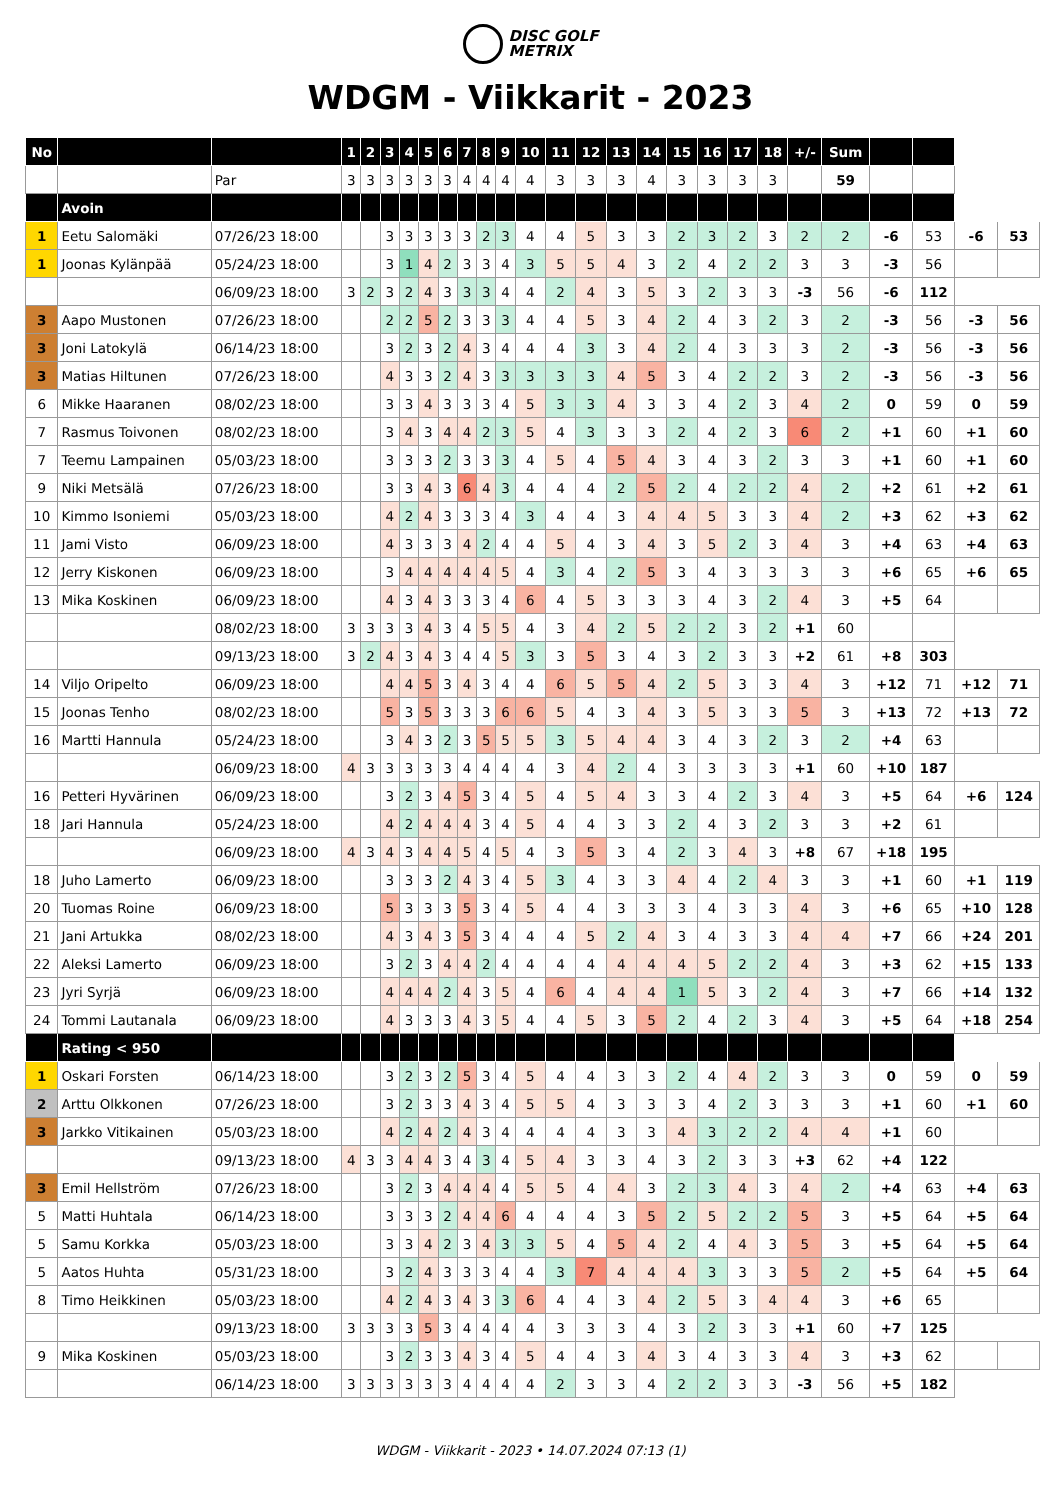DISC GOLF
METRIX
WDGM - Viikkarit - 2023
| No | | | 1 | 2 | 3 | 4 | 5 | 6 | 7 | 8 | 9 | 10 | 11 | 12 | 13 | 14 | 15 | 16 | 17 | 18 | +/- | Sum | | | | |
| | | Par | 3 | 3 | 3 | 3 | 3 | 3 | 4 | 4 | 4 | 4 | 3 | 3 | 3 | 4 | 3 | 3 | 3 | 3 | | 59 | | | | |
| | Avoin | | | | | | | | | | | | | | | | | | | | | | | | | |
| 1 | Eetu Salomäki | 07/26/23 18:00 | | | 3 | 3 | 3 | 3 | 3 | 2 | 3 | 4 | 4 | 5 | 3 | 3 | 2 | 3 | 2 | 3 | 2 | 2 | -6 | 53 | -6 | 53 |
| 1 | Joonas Kylänpää | 05/24/23 18:00 | | | 3 | 1 | 4 | 2 | 3 | 3 | 4 | 3 | 5 | 5 | 4 | 3 | 2 | 4 | 2 | 2 | 3 | 3 | -3 | 56 | | |
| | | 06/09/23 18:00 | 3 | 2 | 3 | 2 | 4 | 3 | 3 | 3 | 4 | 4 | 2 | 4 | 3 | 5 | 3 | 2 | 3 | 3 | -3 | 56 | -6 | 112 | | |
| 3 | Aapo Mustonen | 07/26/23 18:00 | | | 2 | 2 | 5 | 2 | 3 | 3 | 3 | 4 | 4 | 5 | 3 | 4 | 2 | 4 | 3 | 2 | 3 | 2 | -3 | 56 | -3 | 56 |
| 3 | Joni Latokylä | 06/14/23 18:00 | | | 3 | 2 | 3 | 2 | 4 | 3 | 4 | 4 | 4 | 3 | 3 | 4 | 2 | 4 | 3 | 3 | 3 | 2 | -3 | 56 | -3 | 56 |
| 3 | Matias Hiltunen | 07/26/23 18:00 | | | 4 | 3 | 3 | 2 | 4 | 3 | 3 | 3 | 3 | 3 | 4 | 5 | 3 | 4 | 2 | 2 | 3 | 2 | -3 | 56 | -3 | 56 |
| 6 | Mikke Haaranen | 08/02/23 18:00 | | | 3 | 3 | 4 | 3 | 3 | 3 | 4 | 5 | 3 | 3 | 4 | 3 | 3 | 4 | 2 | 3 | 4 | 2 | 0 | 59 | 0 | 59 |
| 7 | Rasmus Toivonen | 08/02/23 18:00 | | | 3 | 4 | 3 | 4 | 4 | 2 | 3 | 5 | 4 | 3 | 3 | 3 | 2 | 4 | 2 | 3 | 6 | 2 | +1 | 60 | +1 | 60 |
| 7 | Teemu Lampainen | 05/03/23 18:00 | | | 3 | 3 | 3 | 2 | 3 | 3 | 3 | 4 | 5 | 4 | 5 | 4 | 3 | 4 | 3 | 2 | 3 | 3 | +1 | 60 | +1 | 60 |
| 9 | Niki Metsälä | 07/26/23 18:00 | | | 3 | 3 | 4 | 3 | 6 | 4 | 3 | 4 | 4 | 4 | 2 | 5 | 2 | 4 | 2 | 2 | 4 | 2 | +2 | 61 | +2 | 61 |
| 10 | Kimmo Isoniemi | 05/03/23 18:00 | | | 4 | 2 | 4 | 3 | 3 | 3 | 4 | 3 | 4 | 4 | 3 | 4 | 4 | 5 | 3 | 3 | 4 | 2 | +3 | 62 | +3 | 62 |
| 11 | Jami Visto | 06/09/23 18:00 | | | 4 | 3 | 3 | 3 | 4 | 2 | 4 | 4 | 5 | 4 | 3 | 4 | 3 | 5 | 2 | 3 | 4 | 3 | +4 | 63 | +4 | 63 |
| 12 | Jerry Kiskonen | 06/09/23 18:00 | | | 3 | 4 | 4 | 4 | 4 | 4 | 5 | 4 | 3 | 4 | 2 | 5 | 3 | 4 | 3 | 3 | 3 | 3 | +6 | 65 | +6 | 65 |
| 13 | Mika Koskinen | 06/09/23 18:00 | | | 4 | 3 | 4 | 3 | 3 | 3 | 4 | 6 | 4 | 5 | 3 | 3 | 3 | 4 | 3 | 2 | 4 | 3 | +5 | 64 | | |
| | | 08/02/23 18:00 | 3 | 3 | 3 | 3 | 4 | 3 | 4 | 5 | 5 | 4 | 3 | 4 | 2 | 5 | 2 | 2 | 3 | 2 | +1 | 60 | | | | |
| | | 09/13/23 18:00 | 3 | 2 | 4 | 3 | 4 | 3 | 4 | 4 | 5 | 3 | 3 | 5 | 3 | 4 | 3 | 2 | 3 | 3 | +2 | 61 | +8 | 303 | | |
| 14 | Viljo Oripelto | 06/09/23 18:00 | | | 4 | 4 | 5 | 3 | 4 | 3 | 4 | 4 | 6 | 5 | 5 | 4 | 2 | 5 | 3 | 3 | 4 | 3 | +12 | 71 | +12 | 71 |
| 15 | Joonas Tenho | 08/02/23 18:00 | | | 5 | 3 | 5 | 3 | 3 | 3 | 6 | 6 | 5 | 4 | 3 | 4 | 3 | 5 | 3 | 3 | 5 | 3 | +13 | 72 | +13 | 72 |
| 16 | Martti Hannula | 05/24/23 18:00 | | | 3 | 4 | 3 | 2 | 3 | 5 | 5 | 5 | 3 | 5 | 4 | 4 | 3 | 4 | 3 | 2 | 3 | 2 | +4 | 63 | | |
| | | 06/09/23 18:00 | 4 | 3 | 3 | 3 | 3 | 3 | 4 | 4 | 4 | 4 | 3 | 4 | 2 | 4 | 3 | 3 | 3 | 3 | +1 | 60 | +10 | 187 | | |
| 16 | Petteri Hyvärinen | 06/09/23 18:00 | | | 3 | 2 | 3 | 4 | 5 | 3 | 4 | 5 | 4 | 5 | 4 | 3 | 3 | 4 | 2 | 3 | 4 | 3 | +5 | 64 | +6 | 124 |
| 18 | Jari Hannula | 05/24/23 18:00 | | | 4 | 2 | 4 | 4 | 4 | 3 | 4 | 5 | 4 | 4 | 3 | 3 | 2 | 4 | 3 | 2 | 3 | 3 | +2 | 61 | | |
| | | 06/09/23 18:00 | 4 | 3 | 4 | 3 | 4 | 4 | 5 | 4 | 5 | 4 | 3 | 5 | 3 | 4 | 2 | 3 | 4 | 3 | +8 | 67 | +18 | 195 | | |
| 18 | Juho Lamerto | 06/09/23 18:00 | | | 3 | 3 | 3 | 2 | 4 | 3 | 4 | 5 | 3 | 4 | 3 | 3 | 4 | 4 | 2 | 4 | 3 | 3 | +1 | 60 | +1 | 119 |
| 20 | Tuomas Roine | 06/09/23 18:00 | | | 5 | 3 | 3 | 3 | 5 | 3 | 4 | 5 | 4 | 4 | 3 | 3 | 3 | 4 | 3 | 3 | 4 | 3 | +6 | 65 | +10 | 128 |
| 21 | Jani Artukka | 08/02/23 18:00 | | | 4 | 3 | 4 | 3 | 5 | 3 | 4 | 4 | 4 | 5 | 2 | 4 | 3 | 4 | 3 | 3 | 4 | 4 | +7 | 66 | +24 | 201 |
| 22 | Aleksi Lamerto | 06/09/23 18:00 | | | 3 | 2 | 3 | 4 | 4 | 2 | 4 | 4 | 4 | 4 | 4 | 4 | 4 | 5 | 2 | 2 | 4 | 3 | +3 | 62 | +15 | 133 |
| 23 | Jyri Syrjä | 06/09/23 18:00 | | | 4 | 4 | 4 | 2 | 4 | 3 | 5 | 4 | 6 | 4 | 4 | 4 | 1 | 5 | 3 | 2 | 4 | 3 | +7 | 66 | +14 | 132 |
| 24 | Tommi Lautanala | 06/09/23 18:00 | | | 4 | 3 | 3 | 3 | 4 | 3 | 5 | 4 | 4 | 5 | 3 | 5 | 2 | 4 | 2 | 3 | 4 | 3 | +5 | 64 | +18 | 254 |
| | Rating < 950 | | | | | | | | | | | | | | | | | | | | | | | | | |
| 1 | Oskari Forsten | 06/14/23 18:00 | | | 3 | 2 | 3 | 2 | 5 | 3 | 4 | 5 | 4 | 4 | 3 | 3 | 2 | 4 | 4 | 2 | 3 | 3 | 0 | 59 | 0 | 59 |
| 2 | Arttu Olkkonen | 07/26/23 18:00 | | | 3 | 2 | 3 | 3 | 4 | 3 | 4 | 5 | 5 | 4 | 3 | 3 | 3 | 4 | 2 | 3 | 3 | 3 | +1 | 60 | +1 | 60 |
| 3 | Jarkko Vitikainen | 05/03/23 18:00 | | | 4 | 2 | 4 | 2 | 4 | 3 | 4 | 4 | 4 | 4 | 3 | 3 | 4 | 3 | 2 | 2 | 4 | 4 | +1 | 60 | | |
| | | 09/13/23 18:00 | 4 | 3 | 3 | 4 | 4 | 3 | 4 | 3 | 4 | 5 | 4 | 3 | 3 | 4 | 3 | 2 | 3 | 3 | +3 | 62 | +4 | 122 | | |
| 3 | Emil Hellström | 07/26/23 18:00 | | | 3 | 2 | 3 | 4 | 4 | 4 | 4 | 5 | 5 | 4 | 4 | 3 | 2 | 3 | 4 | 3 | 4 | 2 | +4 | 63 | +4 | 63 |
| 5 | Matti Huhtala | 06/14/23 18:00 | | | 3 | 3 | 3 | 2 | 4 | 4 | 6 | 4 | 4 | 4 | 3 | 5 | 2 | 5 | 2 | 2 | 5 | 3 | +5 | 64 | +5 | 64 |
| 5 | Samu Korkka | 05/03/23 18:00 | | | 3 | 3 | 4 | 2 | 3 | 4 | 3 | 3 | 5 | 4 | 5 | 4 | 2 | 4 | 4 | 3 | 5 | 3 | +5 | 64 | +5 | 64 |
| 5 | Aatos Huhta | 05/31/23 18:00 | | | 3 | 2 | 4 | 3 | 3 | 3 | 4 | 4 | 3 | 7 | 4 | 4 | 4 | 3 | 3 | 3 | 5 | 2 | +5 | 64 | +5 | 64 |
| 8 | Timo Heikkinen | 05/03/23 18:00 | | | 4 | 2 | 4 | 3 | 4 | 3 | 3 | 6 | 4 | 4 | 3 | 4 | 2 | 5 | 3 | 4 | 4 | 3 | +6 | 65 | | |
| | | 09/13/23 18:00 | 3 | 3 | 3 | 3 | 5 | 3 | 4 | 4 | 4 | 4 | 3 | 3 | 3 | 4 | 3 | 2 | 3 | 3 | +1 | 60 | +7 | 125 | | |
| 9 | Mika Koskinen | 05/03/23 18:00 | | | 3 | 2 | 3 | 3 | 4 | 3 | 4 | 5 | 4 | 4 | 3 | 4 | 3 | 4 | 3 | 3 | 4 | 3 | +3 | 62 | | |
| | | 06/14/23 18:00 | 3 | 3 | 3 | 3 | 3 | 3 | 4 | 4 | 4 | 4 | 2 | 3 | 3 | 4 | 2 | 2 | 3 | 3 | -3 | 56 | +5 | 182 | | |
WDGM - Viikkarit - 2023 • 14.07.2024 07:13 (1)